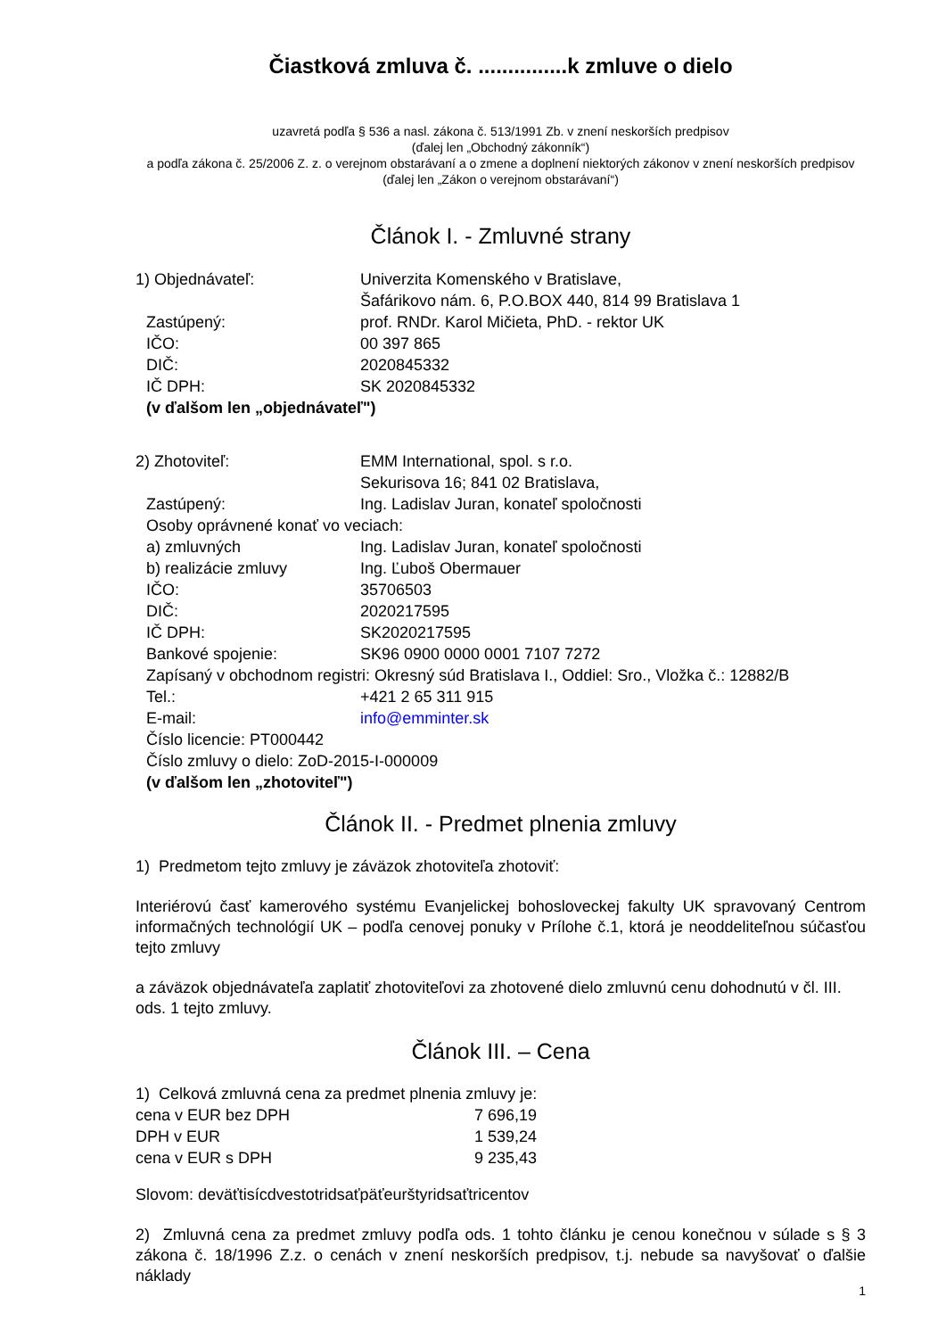Čiastková zmluva č. ...............k zmluve o dielo
uzavretá podľa § 536 a nasl. zákona č. 513/1991 Zb. v znení neskorších predpisov
(ďalej len „Obchodný zákonník“)
a podľa zákona č. 25/2006 Z. z. o verejnom obstarávaní a o zmene a doplnení niektorých zákonov v znení neskorších predpisov
(ďalej len „Zákon o verejnom obstarávaní“)
Článok I. - Zmluvné strany
1) Objednávateľ: Univerzita Komenského v Bratislave,
Šafárikovo nám. 6, P.O.BOX 440, 814 99 Bratislava 1
Zastúpený: prof. RNDr. Karol Mičieta, PhD. - rektor UK
IČO: 00 397 865
DIČ: 2020845332
IČ DPH: SK 2020845332
(v ďalšom len „objednávateľ")
2) Zhotoviteľ: EMM International, spol. s r.o.
Sekurisova 16; 841 02 Bratislava,
Zastúpený: Ing. Ladislav Juran, konateľ spoločnosti
Osoby oprávnené konať vo veciach:
a) zmluvných Ing. Ladislav Juran, konateľ spoločnosti
b) realizácie zmluvy Ing. Ľuboš Obermauer
IČO: 35706503
DIČ: 2020217595
IČ DPH: SK2020217595
Bankové spojenie: SK96 0900 0000 0001 7107 7272
Zapísaný v obchodnom registri: Okresný súd Bratislava I., Oddiel: Sro., Vložka č.: 12882/B
Tel.: +421 2 65 311 915
E-mail: info@emminter.sk
Číslo licencie: PT000442
Číslo zmluvy o dielo: ZoD-2015-I-000009
(v ďalšom len „zhotoviteľ")
Článok II. - Predmet plnenia zmluvy
1) Predmetom tejto zmluvy je záväzok zhotoviteľa zhotoviť:
Interiérovú časť kamerového systému Evanjelickej bohosloveckej fakulty UK spravovaný Centrom informačných technológií UK – podľa cenovej ponuky v Prílohe č.1, ktorá je neoddeliteľnou súčasťou tejto zmluvy
a záväzok objednávateľa zaplatiť zhotoviteľovi za zhotovené dielo zmluvnú cenu dohodnutú v čl. III. ods. 1 tejto zmluvy.
Článok III. – Cena
1) Celková zmluvná cena za predmet plnenia zmluvy je:
cena v EUR bez DPH 7 696,19
DPH v EUR 1 539,24
cena v EUR s DPH 9 235,43
Slovom: deväťtisícdvestotridsaťpäťeurštyridsaťtricentov
2) Zmluvná cena za predmet zmluvy podľa ods. 1 tohto článku je cenou konečnou v súlade s § 3 zákona č. 18/1996 Z.z. o cenách v znení neskorších predpisov, t.j. nebude sa navyšovať o ďalšie náklady
1